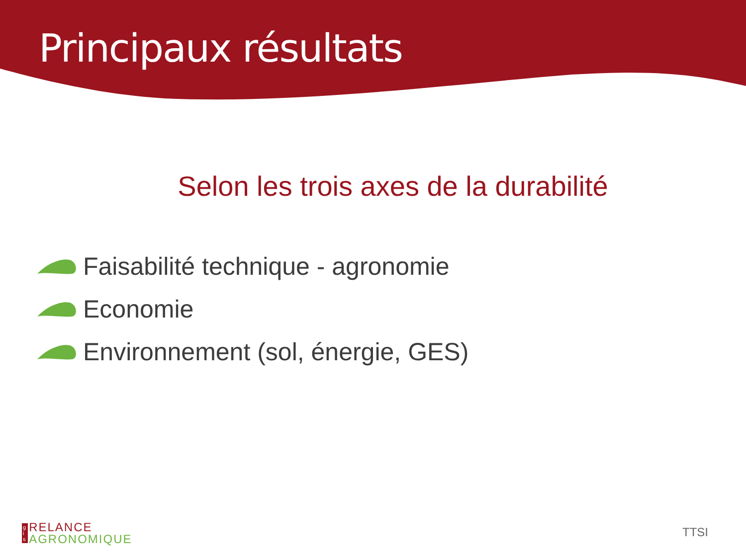Principaux résultats
Selon les trois axes de la durabilité
Faisabilité technique - agronomie
Economie
Environnement (sol, énergie, GES)
g
i
s RELANCE
AGRONOMIQUE
TTSI